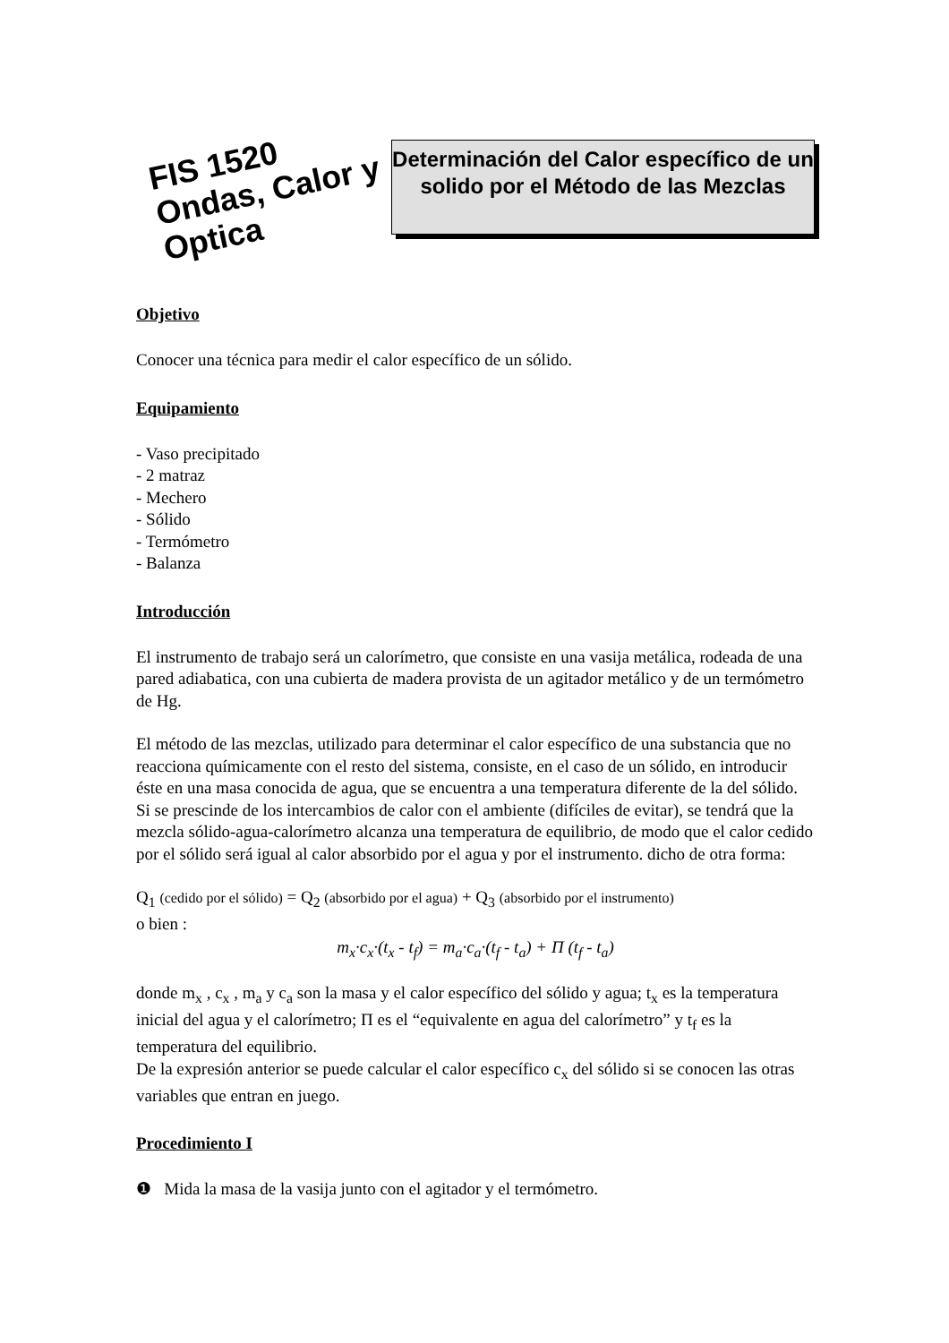FIS 1520
Ondas, Calor y Optica
Determinación del Calor específico de un solido por el Método de las Mezclas
Objetivo
Conocer una técnica para medir el calor específico de un sólido.
Equipamiento
- Vaso precipitado
- 2 matraz
- Mechero
- Sólido
- Termómetro
- Balanza
Introducción
El instrumento de trabajo será un calorímetro, que consiste en una vasija metálica, rodeada de una pared adiabatica, con una cubierta de madera provista de un agitador metálico y de un termómetro de Hg.
El método de las mezclas, utilizado para determinar el calor específico de una substancia que no reacciona químicamente con el resto del sistema, consiste, en el caso de un sólido, en introducir éste en una masa conocida de agua, que se encuentra a una temperatura diferente de la del sólido. Si se prescinde de los intercambios de calor con el ambiente (difíciles de evitar), se tendrá que la mezcla sólido-agua-calorímetro alcanza una temperatura de equilibrio, de modo que el calor cedido por el sólido será igual al calor absorbido por el agua y por el instrumento. dicho de otra forma:
Q<sub>1</sub> (cedido por el sólido) = Q<sub>2</sub> (absorbido por el agua) + Q<sub>3</sub> (absorbido por el instrumento)
o bien :
m<sub>x</sub>·c<sub>x</sub>·(t<sub>x</sub> - t<sub>f</sub>) = m<sub>a</sub>·c<sub>a</sub>·(t<sub>f</sub> - t<sub>a</sub>) + Π (t<sub>f</sub> - t<sub>a</sub>)
donde m<sub>x</sub> , c<sub>x</sub> , m<sub>a</sub> y c<sub>a</sub> son la masa y el calor específico del sólido y agua; t<sub>x</sub> es la temperatura inicial del agua y el calorímetro; Π es el “equivalente en agua del calorímetro” y t<sub>f</sub> es la temperatura del equilibrio.
De la expresión anterior se puede calcular el calor específico c<sub>x</sub> del sólido si se conocen las otras variables que entran en juego.
Procedimiento I
❶ Mida la masa de la vasija junto con el agitador y el termómetro.